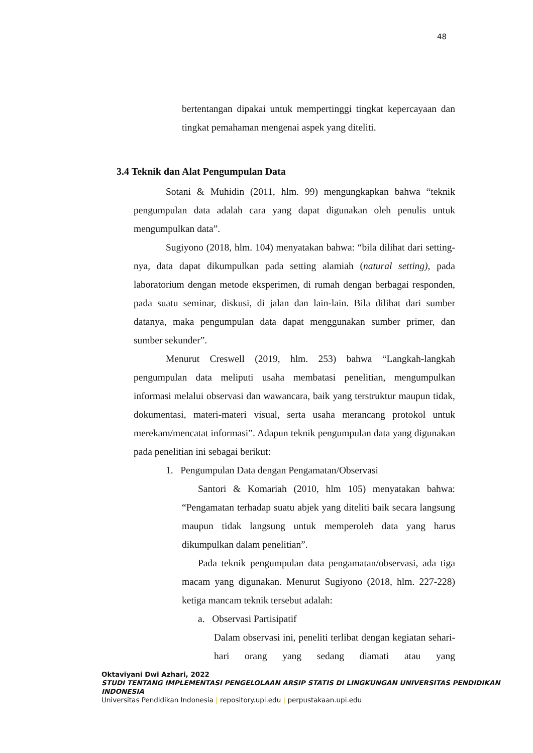48
bertentangan dipakai untuk mempertinggi tingkat kepercayaan dan tingkat pemahaman mengenai aspek yang diteliti.
3.4 Teknik dan Alat Pengumpulan Data
Sotani & Muhidin (2011, hlm. 99) mengungkapkan bahwa “teknik pengumpulan data adalah cara yang dapat digunakan oleh penulis untuk mengumpulkan data”.
Sugiyono (2018, hlm. 104) menyatakan bahwa: “bila dilihat dari setting-nya, data dapat dikumpulkan pada setting alamiah (natural setting), pada laboratorium dengan metode eksperimen, di rumah dengan berbagai responden, pada suatu seminar, diskusi, di jalan dan lain-lain. Bila dilihat dari sumber datanya, maka pengumpulan data dapat menggunakan sumber primer, dan sumber sekunder”.
Menurut Creswell (2019, hlm. 253) bahwa “Langkah-langkah pengumpulan data meliputi usaha membatasi penelitian, mengumpulkan informasi melalui observasi dan wawancara, baik yang terstruktur maupun tidak, dokumentasi, materi-materi visual, serta usaha merancang protokol untuk merekam/mencatat informasi”. Adapun teknik pengumpulan data yang digunakan pada penelitian ini sebagai berikut:
1. Pengumpulan Data dengan Pengamatan/Observasi
Santori & Komariah (2010, hlm 105) menyatakan bahwa: “Pengamatan terhadap suatu abjek yang diteliti baik secara langsung maupun tidak langsung untuk memperoleh data yang harus dikumpulkan dalam penelitian”.
Pada teknik pengumpulan data pengamatan/observasi, ada tiga macam yang digunakan. Menurut Sugiyono (2018, hlm. 227-228) ketiga mancam teknik tersebut adalah:
a. Observasi Partisipatif
Dalam observasi ini, peneliti terlibat dengan kegiatan sehari-hari orang yang sedang diamati atau yang
Oktaviyani Dwi Azhari, 2022
STUDI TENTANG IMPLEMENTASI PENGELOLAAN ARSIP STATIS DI LINGKUNGAN UNIVERSITAS PENDIDIKAN INDONESIA
Universitas Pendidikan Indonesia | repository.upi.edu | perpustakaan.upi.edu